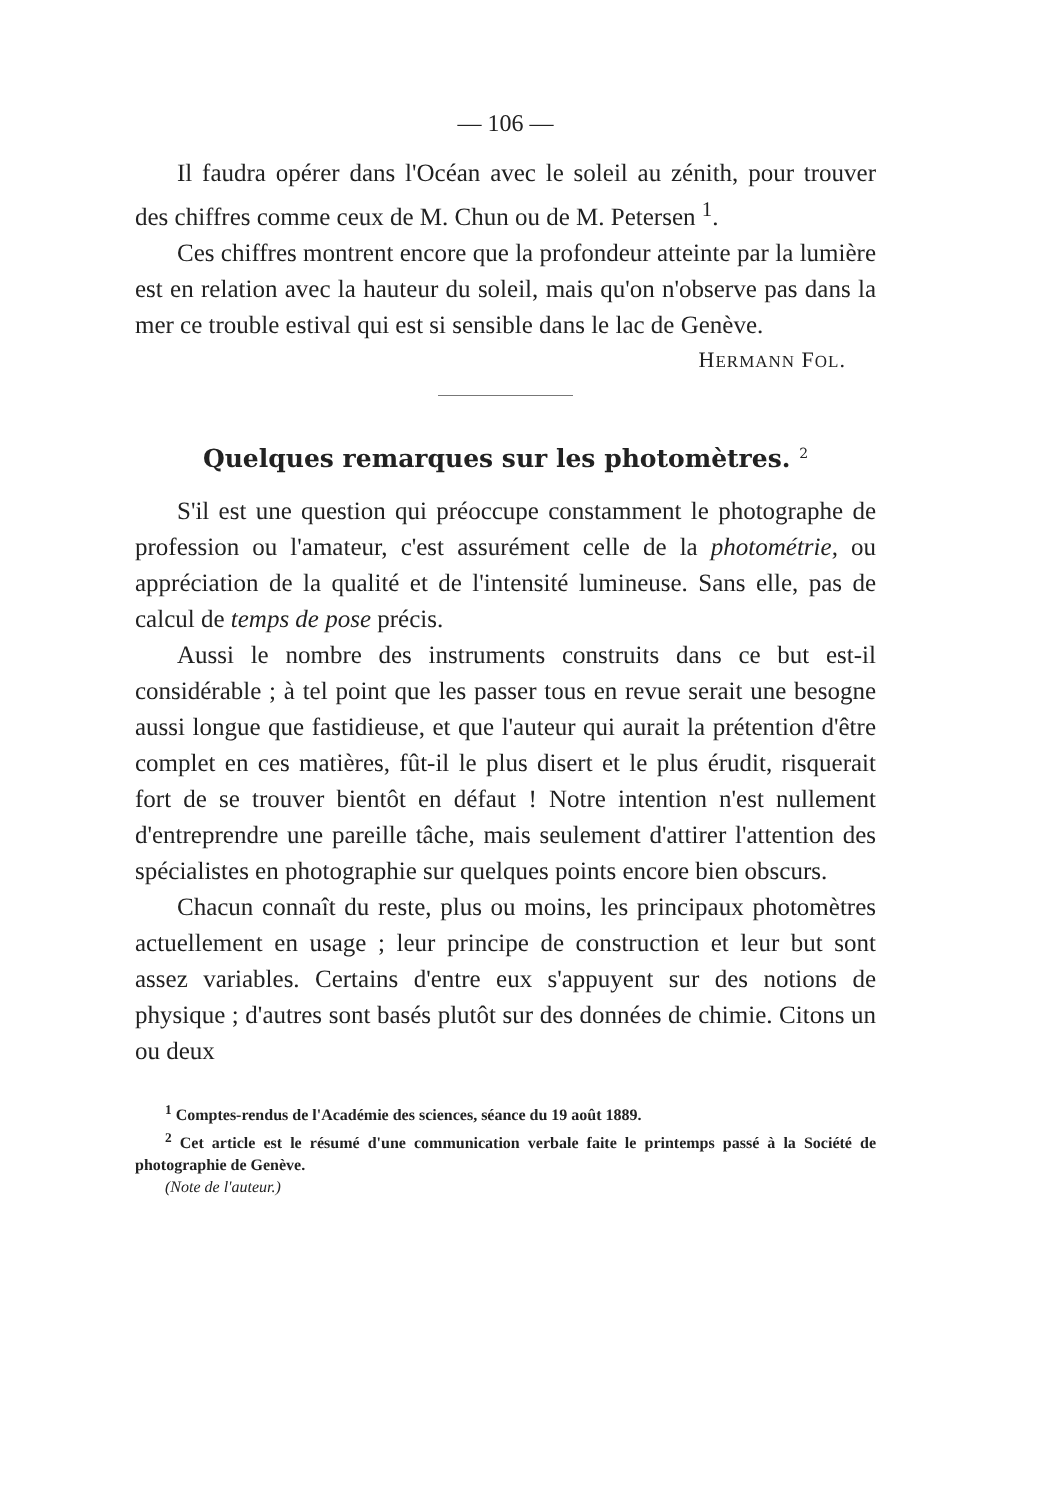— 106 —
Il faudra opérer dans l'Océan avec le soleil au zénith, pour trouver des chiffres comme ceux de M. Chun ou de M. Petersen <sup>1</sup>.
Ces chiffres montrent encore que la profondeur atteinte par la lumière est en relation avec la hauteur du soleil, mais qu'on n'observe pas dans la mer ce trouble estival qui est si sensible dans le lac de Genève.
HERMANN FOL.
Quelques remarques sur les photomètres. <sup>2</sup>
S'il est une question qui préoccupe constamment le photographe de profession ou l'amateur, c'est assurément celle de la photométrie, ou appréciation de la qualité et de l'intensité lumineuse. Sans elle, pas de calcul de temps de pose précis.
Aussi le nombre des instruments construits dans ce but est-il considérable ; à tel point que les passer tous en revue serait une besogne aussi longue que fastidieuse, et que l'auteur qui aurait la prétention d'être complet en ces matières, fût-il le plus disert et le plus érudit, risquerait fort de se trouver bientôt en défaut ! Notre intention n'est nullement d'entreprendre une pareille tâche, mais seulement d'attirer l'attention des spécialistes en photographie sur quelques points encore bien obscurs.
Chacun connaît du reste, plus ou moins, les principaux photomètres actuellement en usage ; leur principe de construction et leur but sont assez variables. Certains d'entre eux s'appuyent sur des notions de physique ; d'autres sont basés plutôt sur des données de chimie. Citons un ou deux
<sup>1</sup> Comptes-rendus de l'Académie des sciences, séance du 19 août 1889.
<sup>2</sup> Cet article est le résumé d'une communication verbale faite le printemps passé à la Société de photographie de Genève.
(Note de l'auteur.)